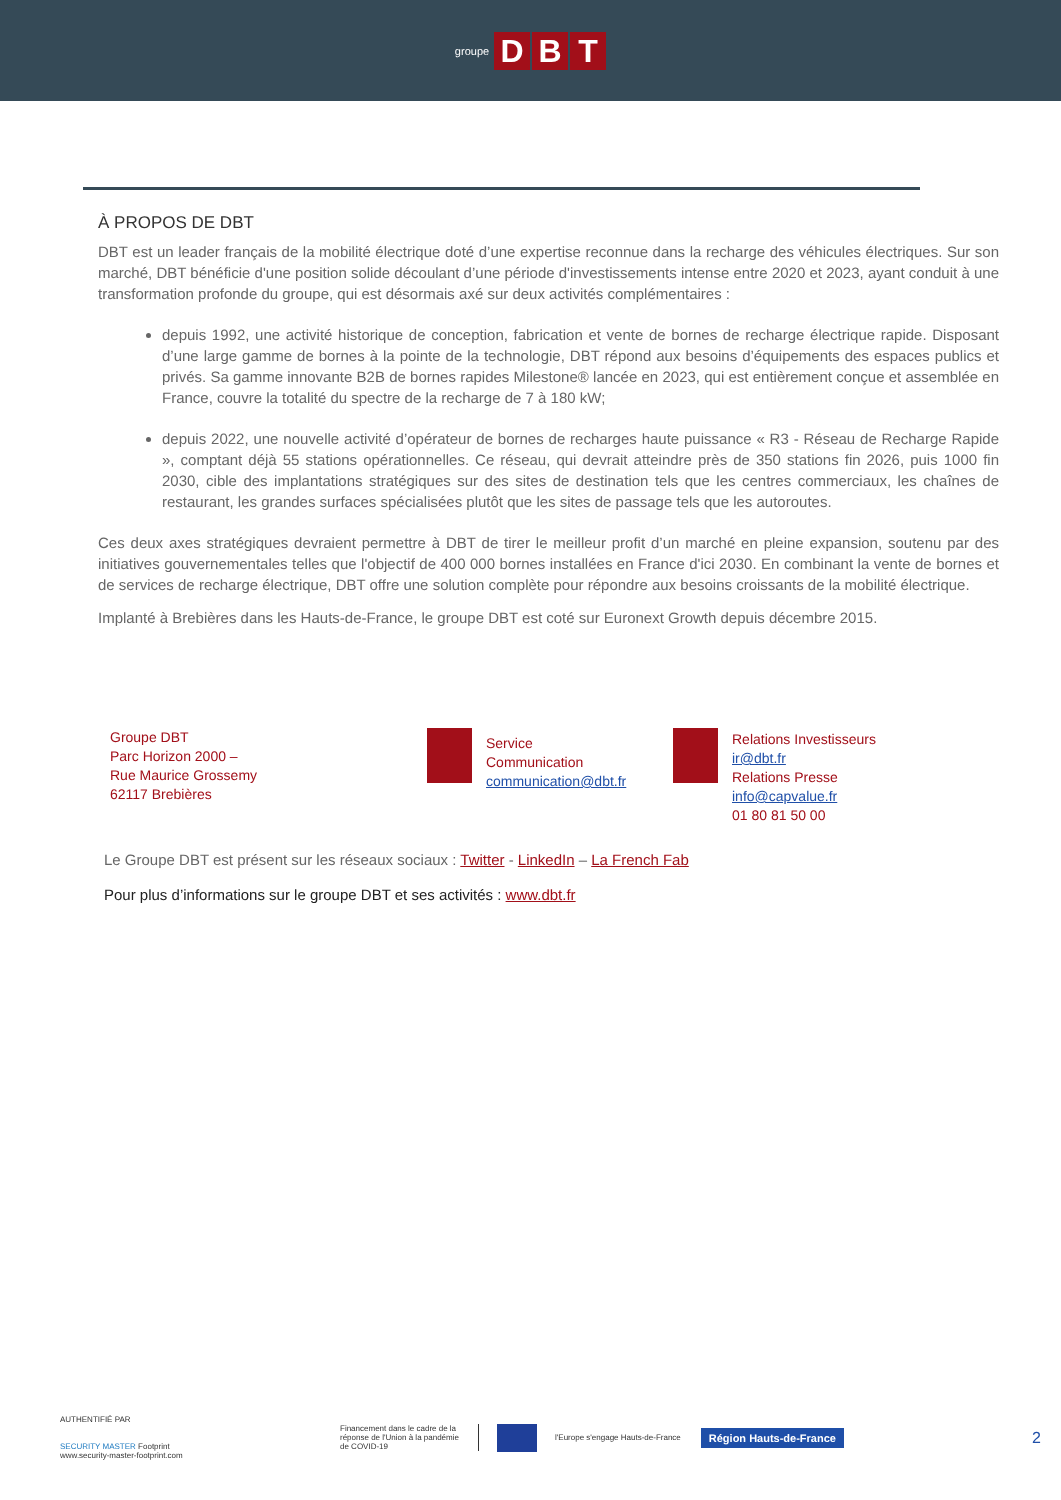groupe D B T
À PROPOS DE DBT
DBT est un leader français de la mobilité électrique doté d’une expertise reconnue dans la recharge des véhicules électriques. Sur son marché, DBT bénéficie d'une position solide découlant d’une période d'investissements intense entre 2020 et 2023, ayant conduit à une transformation profonde du groupe, qui est désormais axé sur deux activités complémentaires :
depuis 1992, une activité historique de conception, fabrication et vente de bornes de recharge électrique rapide. Disposant d’une large gamme de bornes à la pointe de la technologie, DBT répond aux besoins d’équipements des espaces publics et privés. Sa gamme innovante B2B de bornes rapides Milestone® lancée en 2023, qui est entièrement conçue et assemblée en France, couvre la totalité du spectre de la recharge de 7 à 180 kW;
depuis 2022, une nouvelle activité d’opérateur de bornes de recharges haute puissance « R3 - Réseau de Recharge Rapide », comptant déjà 55 stations opérationnelles. Ce réseau, qui devrait atteindre près de 350 stations fin 2026, puis 1000 fin 2030, cible des implantations stratégiques sur des sites de destination tels que les centres commerciaux, les chaînes de restaurant, les grandes surfaces spécialisées plutôt que les sites de passage tels que les autoroutes.
Ces deux axes stratégiques devraient permettre à DBT de tirer le meilleur profit d’un marché en pleine expansion, soutenu par des initiatives gouvernementales telles que l'objectif de 400 000 bornes installées en France d'ici 2030. En combinant la vente de bornes et de services de recharge électrique, DBT offre une solution complète pour répondre aux besoins croissants de la mobilité électrique.
Implanté à Brebières dans les Hauts-de-France, le groupe DBT est coté sur Euronext Growth depuis décembre 2015.
Groupe DBT
Parc Horizon 2000 –
Rue Maurice Grossemy
62117 Brebières
Service
Communication
communication@dbt.fr
Relations Investisseurs
ir@dbt.fr
Relations Presse
info@capvalue.fr
01 80 81 50 00
Le Groupe DBT est présent sur les réseaux sociaux : Twitter - LinkedIn – La French Fab
Pour plus d’informations sur le groupe DBT et ses activités : www.dbt.fr
AUTHENTIFIÉ PAR
SECURITY MASTER Footprint
www.security-master-footprint.com
Financement dans le cadre de la réponse de l'Union à la pandémie de COVID-19
l'Europe s'engage Hauts-de-France
Région Hauts-de-France
2